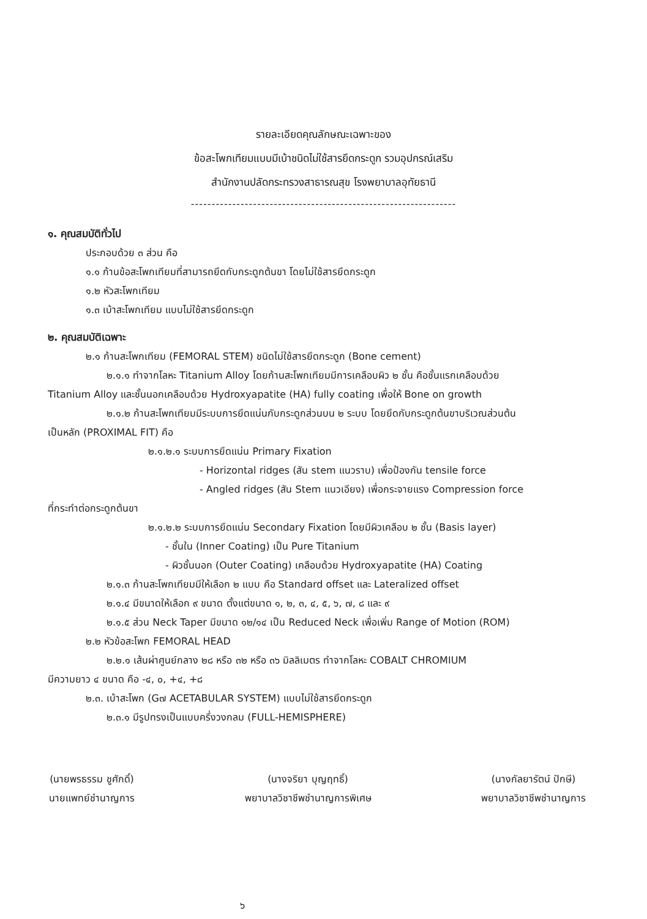รายละเอียดคุณลักษณะเฉพาะของ
ข้อสะโพกเทียมแบบมีเบ้าชนิดไม่ใช้สารยึดกระดูก รวมอุปกรณ์เสริม
สำนักงานปลัดกระทรวงสาธารณสุข โรงพยาบาลอุทัยธานี
----------------------------------------------------------------
๑. คุณสมบัติทั่วไป
ประกอบด้วย ๓ ส่วน คือ
๑.๑ ก้านข้อสะโพกเทียมที่สามารถยึดกับกระดูกต้นขา โดยไม่ใช้สารยึดกระดูก
๑.๒ หัวสะโพกเทียม
๑.๓ เบ้าสะโพกเทียม แบบไม่ใช้สารยึดกระดูก
๒. คุณสมบัติเฉพาะ
๒.๑ ก้านสะโพกเทียม (FEMORAL STEM) ชนิดไม่ใช้สารยึดกระดูก (Bone cement)
๒.๑.๑ ทำจากโลหะ Titanium Alloy โดยก้านสะโพกเทียมมีการเคลือบผิว ๒ ชั้น คือชั้นแรกเคลือบด้วย
Titanium Alloy และชั้นนอกเคลือบด้วย Hydroxyapatite (HA) fully coating เพื่อให้ Bone on growth
๒.๑.๒ ก้านสะโพกเทียมมีระบบการยึดแน่นกับกระดูกส่วนบน ๒ ระบบ โดยยึดกับกระดูกต้นขาบริเวณส่วนต้น
เป็นหลัก (PROXIMAL FIT) คือ
๒.๑.๒.๑ ระบบการยึดแน่น Primary Fixation
- Horizontal ridges (สัน stem แนวราบ) เพื่อป้องกัน tensile force
- Angled ridges (สัน Stem แนวเอียง) เพื่อกระจายแรง Compression force
ที่กระทำต่อกระดูกต้นขา
๒.๑.๒.๒ ระบบการยึดแน่น Secondary Fixation โดยมีผิวเคลือบ ๒ ชั้น (Basis layer)
- ชั้นใน (Inner Coating) เป็น Pure Titanium
- ผิวชั้นนอก (Outer Coating) เคลือบด้วย Hydroxyapatite (HA) Coating
๒.๑.๓ ก้านสะโพกเทียมมีให้เลือก ๒ แบบ คือ Standard offset และ Lateralized offset
๒.๑.๔ มีขนาดให้เลือก ๙ ขนาด ตั้งแต่ขนาด ๑, ๒, ๓, ๔, ๕, ๖, ๗, ๘ และ ๙
๒.๑.๕ ส่วน Neck Taper มีขนาด ๑๒/๑๔ เป็น Reduced Neck เพื่อเพิ่ม Range of Motion (ROM)
๒.๒ หัวข้อสะโพก FEMORAL HEAD
๒.๒.๑ เส้นผ่าศูนย์กลาง ๒๘ หรือ ๓๒ หรือ ๓๖ มิลลิเมตร ทำจากโลหะ COBALT CHROMIUM
มีความยาว ๔ ขนาด คือ -๔, ๐, +๔, +๘
๒.๓. เบ้าสะโพก (G๗ ACETABULAR SYSTEM) แบบไม่ใช้สารยึดกระดูก
๒.๓.๑ มีรูปทรงเป็นแบบครึ่งวงกลม (FULL-HEMISPHERE)
(นายพรธรรม ชูศักดิ์)
นายแพทย์ชำนาญการ
(นางจริยา บุญฤทธิ์)
พยาบาลวิชาชีพชำนาญการพิเศษ
(นางกัลยารัตน์ ปักษี)
พยาบาลวิชาชีพชำนาญการ
๖